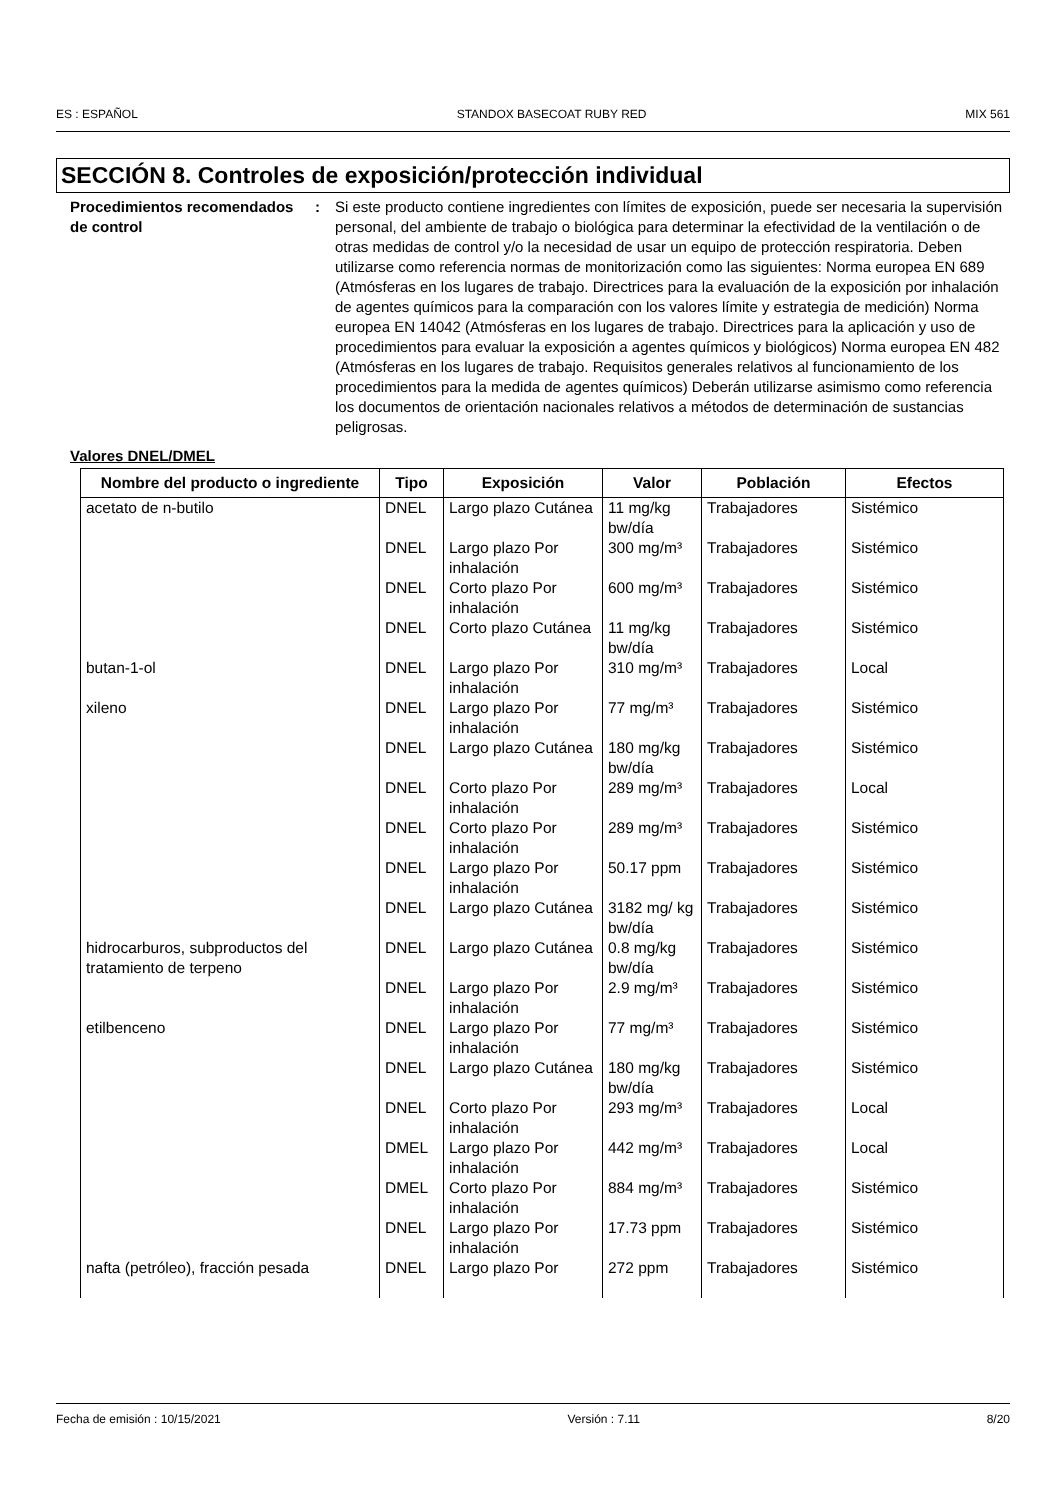ES : ESPAÑOL STANDOX BASECOAT RUBY RED MIX 561
SECCIÓN 8. Controles de exposición/protección individual
Procedimientos recomendados de control
: Si este producto contiene ingredientes con límites de exposición, puede ser necesaria la supervisión personal, del ambiente de trabajo o biológica para determinar la efectividad de la ventilación o de otras medidas de control y/o la necesidad de usar un equipo de protección respiratoria. Deben utilizarse como referencia normas de monitorización como las siguientes: Norma europea EN 689 (Atmósferas en los lugares de trabajo. Directrices para la evaluación de la exposición por inhalación de agentes químicos para la comparación con los valores límite y estrategia de medición) Norma europea EN 14042 (Atmósferas en los lugares de trabajo. Directrices para la aplicación y uso de procedimientos para evaluar la exposición a agentes químicos y biológicos) Norma europea EN 482 (Atmósferas en los lugares de trabajo. Requisitos generales relativos al funcionamiento de los procedimientos para la medida de agentes químicos) Deberán utilizarse asimismo como referencia los documentos de orientación nacionales relativos a métodos de determinación de sustancias peligrosas.
Valores DNEL/DMEL
| Nombre del producto o ingrediente | Tipo | Exposición | Valor | Población | Efectos |
| --- | --- | --- | --- | --- | --- |
| acetato de n-butilo | DNEL | Largo plazo Cutánea | 11 mg/kg bw/día | Trabajadores | Sistémico |
| | DNEL | Largo plazo Por inhalación | 300 mg/m³ | Trabajadores | Sistémico |
| | DNEL | Corto plazo Por inhalación | 600 mg/m³ | Trabajadores | Sistémico |
| | DNEL | Corto plazo Cutánea | 11 mg/kg bw/día | Trabajadores | Sistémico |
| butan-1-ol | DNEL | Largo plazo Por inhalación | 310 mg/m³ | Trabajadores | Local |
| xileno | DNEL | Largo plazo Por inhalación | 77 mg/m³ | Trabajadores | Sistémico |
| | DNEL | Largo plazo Cutánea | 180 mg/kg bw/día | Trabajadores | Sistémico |
| | DNEL | Corto plazo Por inhalación | 289 mg/m³ | Trabajadores | Local |
| | DNEL | Corto plazo Por inhalación | 289 mg/m³ | Trabajadores | Sistémico |
| | DNEL | Largo plazo Por inhalación | 50.17 ppm | Trabajadores | Sistémico |
| | DNEL | Largo plazo Cutánea | 3182 mg/ kg bw/día | Trabajadores | Sistémico |
| hidrocarburos, subproductos del tratamiento de terpeno | DNEL | Largo plazo Cutánea | 0.8 mg/kg bw/día | Trabajadores | Sistémico |
| | DNEL | Largo plazo Por inhalación | 2.9 mg/m³ | Trabajadores | Sistémico |
| etilbenceno | DNEL | Largo plazo Por inhalación | 77 mg/m³ | Trabajadores | Sistémico |
| | DNEL | Largo plazo Cutánea | 180 mg/kg bw/día | Trabajadores | Sistémico |
| | DNEL | Corto plazo Por inhalación | 293 mg/m³ | Trabajadores | Local |
| | DMEL | Largo plazo Por inhalación | 442 mg/m³ | Trabajadores | Local |
| | DMEL | Corto plazo Por inhalación | 884 mg/m³ | Trabajadores | Sistémico |
| | DNEL | Largo plazo Por inhalación | 17.73 ppm | Trabajadores | Sistémico |
| nafta (petróleo), fracción pesada | DNEL | Largo plazo Por | 272 ppm | Trabajadores | Sistémico |
Fecha de emisión : 10/15/2021 Versión : 7.11 8/20